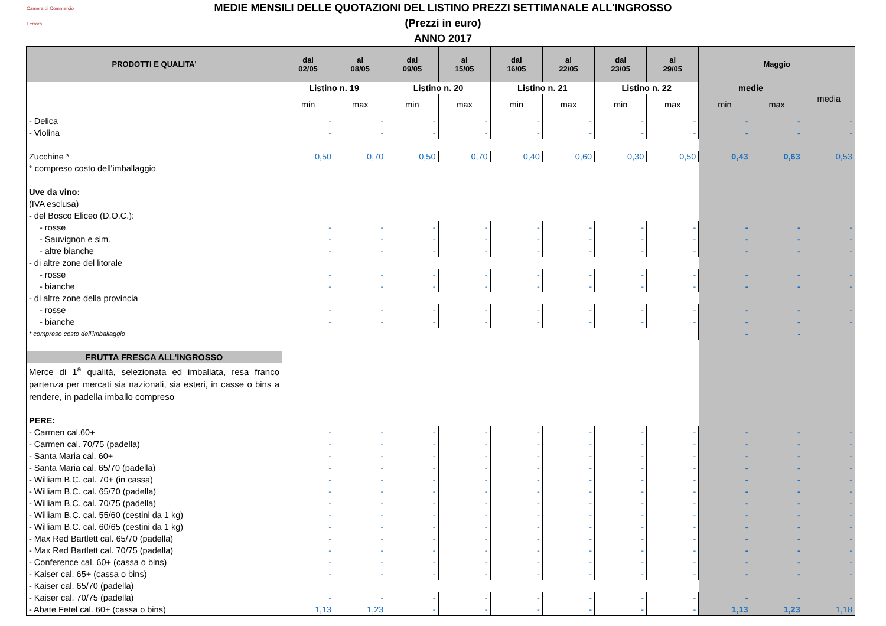Camera di Commercio
Ferrara
MEDIE MENSILI DELLE QUOTAZIONI DEL LISTINO PREZZI SETTIMANALE ALL'INGROSSO
(Prezzi in euro)
ANNO 2017
| PRODOTTI E QUALITA' | dal 02/05 | al 08/05 | dal 09/05 | al 15/05 | dal 16/05 | al 22/05 | dal 23/05 | al 29/05 | Maggio | | |
| --- | --- | --- | --- | --- | --- | --- | --- | --- | --- | --- | --- |
| | Listino n. 19 | | Listino n. 20 | | Listino n. 21 | | Listino n. 22 | | medie | | media |
| | min | max | min | max | min | max | min | max | min | max | |
| - Delica | - | - | - | - | - | - | - | - | - | - | - |
| - Violina | - | - | - | - | - | - | - | - | - | - | - |
| Zucchine * | 0,50 | 0,70 | 0,50 | 0,70 | 0,40 | 0,60 | 0,30 | 0,50 | 0,43 | 0,63 | 0,53 |
| * compreso costo dell'imballaggio | | | | | | | | | | | |
| Uve da vino: | | | | | | | | | | | |
| (IVA esclusa) | | | | | | | | | | | |
| - del Bosco Eliceo (D.O.C.): | | | | | | | | | | | |
| - rosse | - | - | - | - | - | - | - | - | - | - | - |
| - Sauvignon e sim. | - | - | - | - | - | - | - | - | - | - | - |
| - altre bianche | - | - | - | - | - | - | - | - | - | - | - |
| - di altre zone del litorale | | | | | | | | | | | |
| - rosse | - | - | - | - | - | - | - | - | - | - | - |
| - bianche | - | - | - | - | - | - | - | - | - | - | - |
| - di altre zone della provincia | | | | | | | | | | | |
| - rosse | - | - | - | - | - | - | - | - | - | - | - |
| - bianche | - | - | - | - | - | - | - | - | - | - | - |
| * compreso costo dell'imballaggio | | | | | | | | | - | - | |
| FRUTTA FRESCA ALL'INGROSSO | | | | | | | | | | | |
| Merce di 1<sup>a</sup> qualità, selezionata ed imballata, resa franco partenza per mercati sia nazionali, sia esteri, in casse o bins a rendere, in padella imballo compreso | | | | | | | | | | | |
| PERE: | | | | | | | | | | | |
| - Carmen cal.60+ | - | - | - | - | - | - | - | - | - | - | - |
| - Carmen cal. 70/75 (padella) | - | - | - | - | - | - | - | - | - | - | - |
| - Santa Maria cal. 60+ | - | - | - | - | - | - | - | - | - | - | - |
| - Santa Maria cal. 65/70 (padella) | - | - | - | - | - | - | - | - | - | - | - |
| - William B.C. cal. 70+ (in cassa) | - | - | - | - | - | - | - | - | - | - | - |
| - William B.C. cal. 65/70 (padella) | - | - | - | - | - | - | - | - | - | - | - |
| - William B.C. cal. 70/75 (padella) | - | - | - | - | - | - | - | - | - | - | - |
| - William B.C. cal. 55/60 (cestini da 1 kg) | - | - | - | - | - | - | - | - | - | - | - |
| - William B.C. cal. 60/65 (cestini da 1 kg) | - | - | - | - | - | - | - | - | - | - | - |
| - Max Red Bartlett cal. 65/70 (padella) | - | - | - | - | - | - | - | - | - | - | - |
| - Max Red Bartlett cal. 70/75 (padella) | - | - | - | - | - | - | - | - | - | - | - |
| - Conference cal. 60+ (cassa o bins) | - | - | - | - | - | - | - | - | - | - | - |
| - Kaiser cal. 65+ (cassa o bins) | - | - | - | - | - | - | - | - | - | - | - |
| - Kaiser cal. 65/70 (padella) | | | | | | | | | | | |
| - Kaiser cal. 70/75 (padella) | - | - | - | - | - | - | - | - | - | - | - |
| - Abate Fetel cal. 60+ (cassa o bins) | 1,13 | 1,23 | - | - | - | - | - | - | 1,13 | 1,23 | 1,18 |